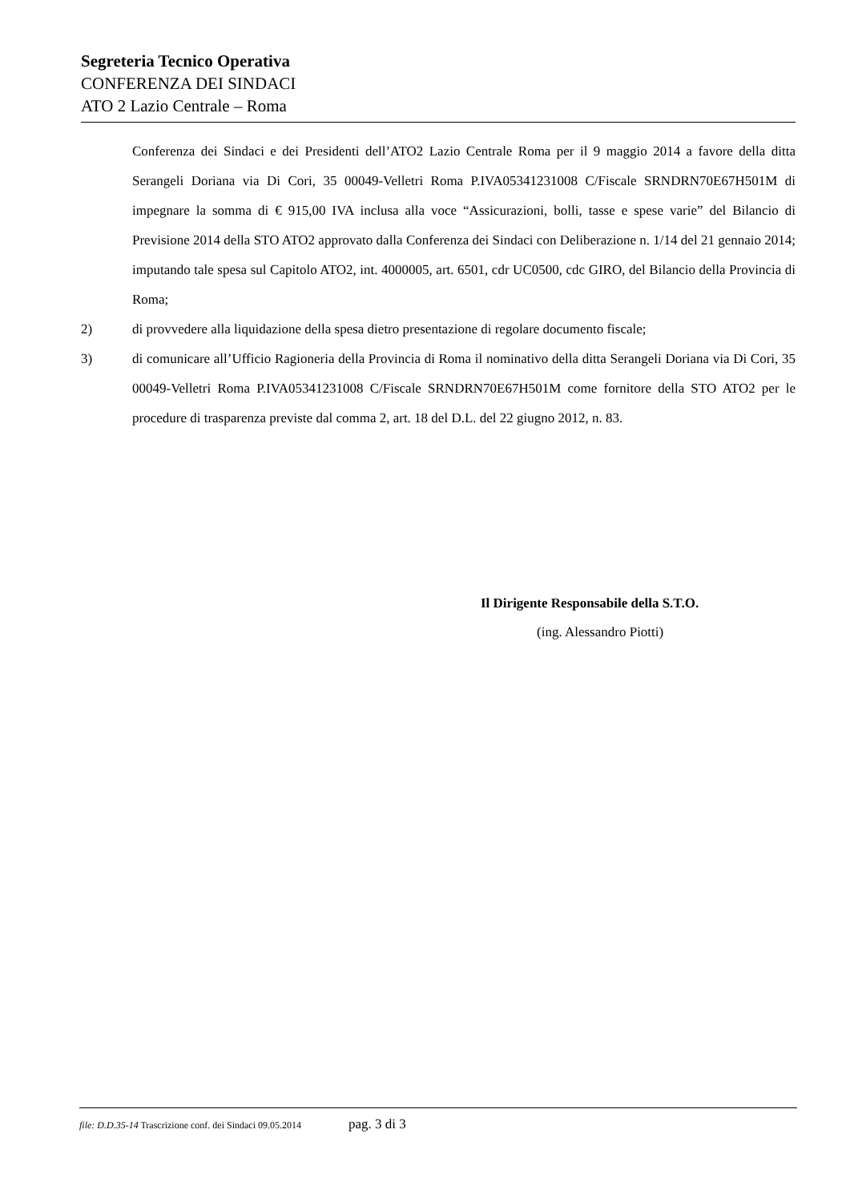Segreteria Tecnico Operativa
CONFERENZA DEI SINDACI
ATO 2 Lazio Centrale – Roma
Conferenza dei Sindaci e dei Presidenti dell’ATO2 Lazio Centrale Roma per il 9 maggio 2014 a favore della ditta Serangeli Doriana via Di Cori, 35 00049-Velletri Roma P.IVA05341231008 C/Fiscale SRNDRN70E67H501M di impegnare la somma di € 915,00 IVA inclusa alla voce “Assicurazioni, bolli, tasse e spese varie” del Bilancio di Previsione 2014 della STO ATO2 approvato dalla Conferenza dei Sindaci con Deliberazione n. 1/14 del 21 gennaio 2014; imputando tale spesa sul Capitolo ATO2, int. 4000005, art. 6501, cdr UC0500, cdc GIRO, del Bilancio della Provincia di Roma;
2) di provvedere alla liquidazione della spesa dietro presentazione di regolare documento fiscale;
3) di comunicare all’Ufficio Ragioneria della Provincia di Roma il nominativo della ditta Serangeli Doriana via Di Cori, 35 00049-Velletri Roma P.IVA05341231008 C/Fiscale SRNDRN70E67H501M come fornitore della STO ATO2 per le procedure di trasparenza previste dal comma 2, art. 18 del D.L. del 22 giugno 2012, n. 83.
Il Dirigente Responsabile della S.T.O.
(ing. Alessandro Piotti)
file: D.D.35-14 Trascrizione conf. dei Sindaci 09.05.2014 pag. 3 di 3